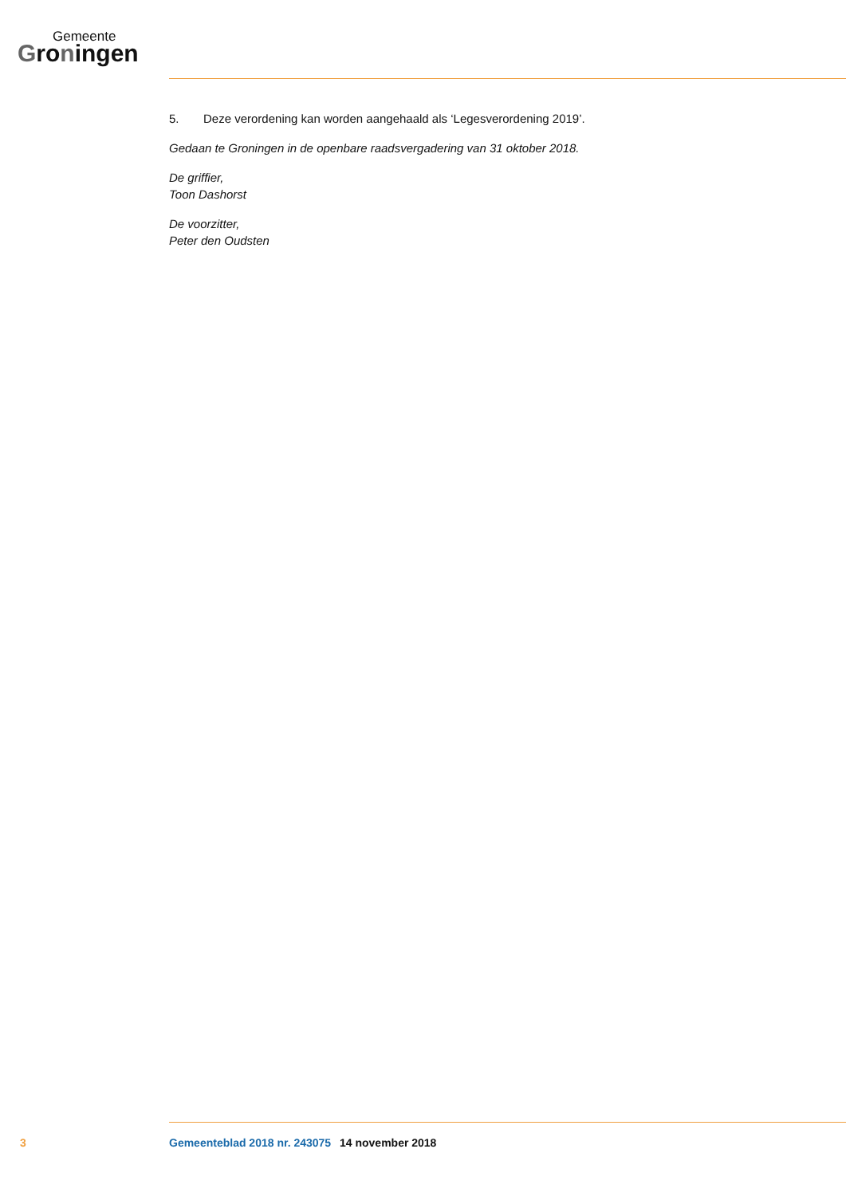Gemeente
Groningen
5. Deze verordening kan worden aangehaald als ‘Legesverordening 2019’.
Gedaan te Groningen in de openbare raadsvergadering van 31 oktober 2018.
De griffier,
Toon Dashorst
De voorzitter,
Peter den Oudsten
3 Gemeenteblad 2018 nr. 243075 14 november 2018